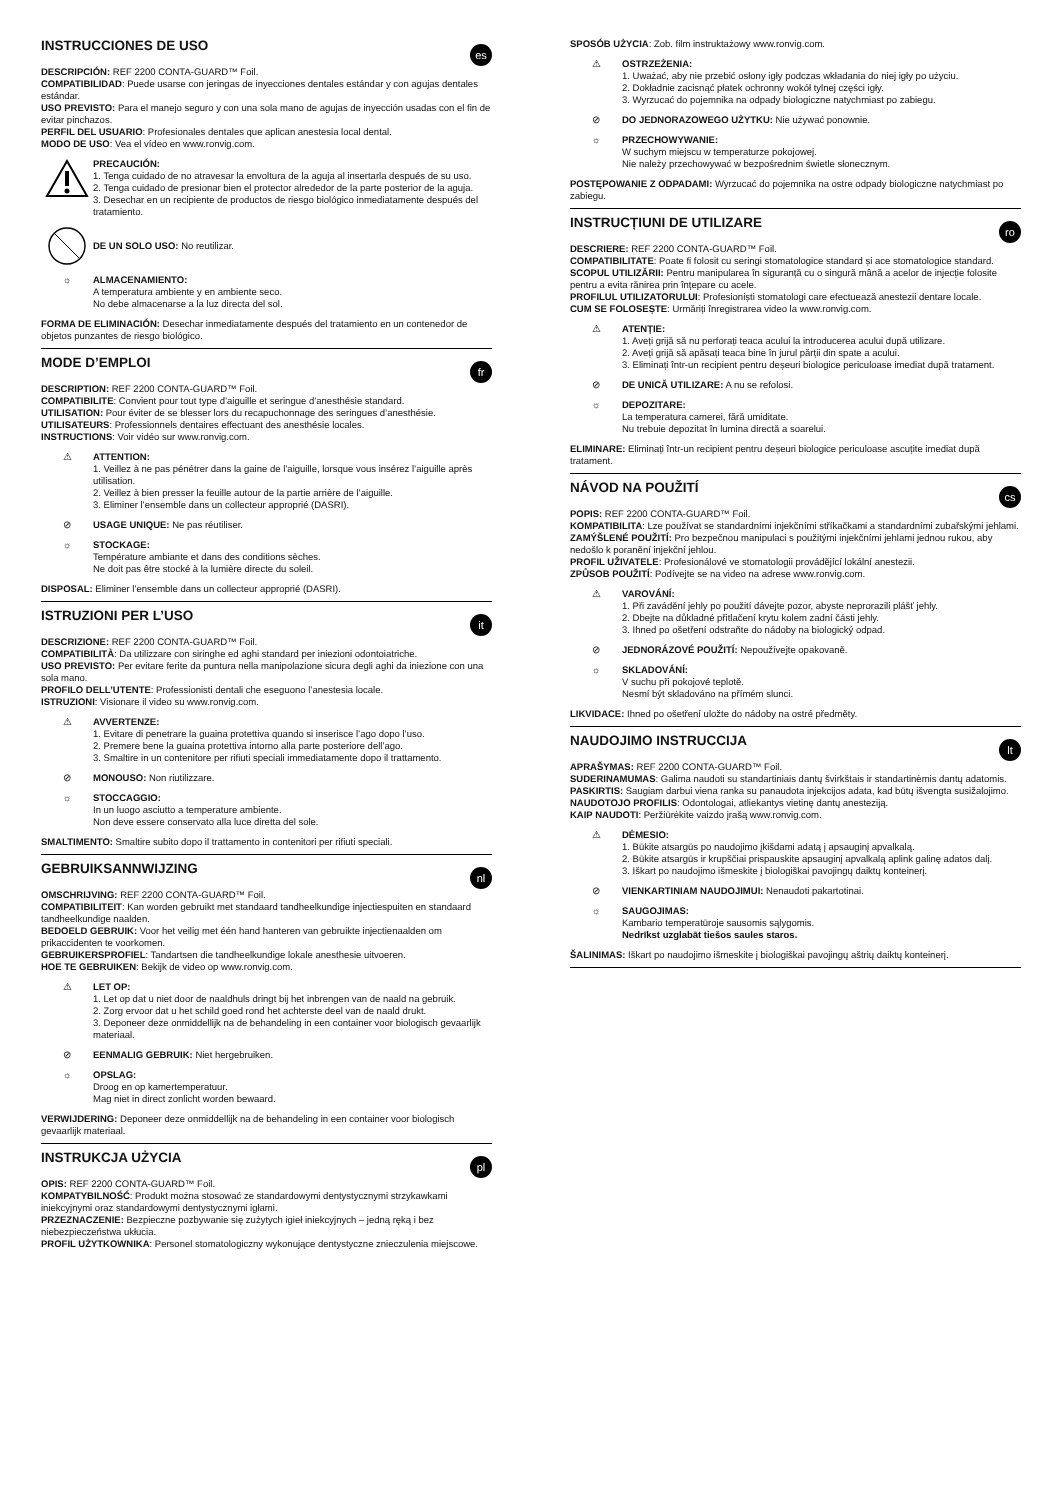INSTRUCCIONES DE USO
es
DESCRIPCIÓN: REF 2200 CONTA-GUARD™ Foil.
COMPATIBILIDAD: Puede usarse con jeringas de inyecciones dentales estándar y con agujas dentales estándar.
USO PREVISTO: Para el manejo seguro y con una sola mano de agujas de inyección usadas con el fin de evitar pinchazos.
PERFIL DEL USUARIO: Profesionales dentales que aplican anestesia local dental.
MODO DE USO: Vea el vídeo en www.ronvig.com.
PRECAUCIÓN:
1. Tenga cuidado de no atravesar la envoltura de la aguja al insertarla después de su uso.
2. Tenga cuidado de presionar bien el protector alrededor de la parte posterior de la aguja.
3. Desechar en un recipiente de productos de riesgo biológico inmediatamente después del tratamiento.
DE UN SOLO USO: No reutilizar.
☼ ALMACENAMIENTO:
A temperatura ambiente y en ambiente seco.
No debe almacenarse a la luz directa del sol.
FORMA DE ELIMINACIÓN: Desechar inmediatamente después del tratamiento en un contenedor de objetos punzantes de riesgo biológico.
MODE D’EMPLOI
fr
DESCRIPTION: REF 2200 CONTA-GUARD™ Foil.
COMPATIBILITE: Convient pour tout type d’aiguille et seringue d’anesthésie standard.
UTILISATION: Pour éviter de se blesser lors du recapuchonnage des seringues d’anesthésie.
UTILISATEURS: Professionnels dentaires effectuant des anesthésie locales.
INSTRUCTIONS: Voir vidéo sur www.ronvig.com.
⚠ ATTENTION:
1. Veillez à ne pas pénétrer dans la gaine de l’aiguille, lorsque vous insérez l’aiguille après utilisation.
2. Veillez à bien presser la feuille autour de la partie arrière de l’aiguille.
3. Eliminer l’ensemble dans un collecteur approprié (DASRI).
⊘ USAGE UNIQUE: Ne pas réutiliser.
☼ STOCKAGE:
Température ambiante et dans des conditions sèches.
Ne doit pas être stocké à la lumière directe du soleil.
DISPOSAL: Eliminer l’ensemble dans un collecteur approprié (DASRI).
ISTRUZIONI PER L’USO
it
DESCRIZIONE: REF 2200 CONTA-GUARD™ Foil.
COMPATIBILITÀ: Da utilizzare con siringhe ed aghi standard per iniezioni odontoiatriche.
USO PREVISTO: Per evitare ferite da puntura nella manipolazione sicura degli aghi da iniezione con una sola mano.
PROFILO DELL’UTENTE: Professionisti dentali che eseguono l’anestesia locale.
ISTRUZIONI: Visionare il video su www.ronvig.com.
⚠ AVVERTENZE:
1. Evitare di penetrare la guaina protettiva quando si inserisce l’ago dopo l’uso.
2. Premere bene la guaina protettiva intorno alla parte posteriore dell’ago.
3. Smaltire in un contenitore per rifiuti speciali immediatamente dopo il trattamento.
⊘ MONOUSO: Non riutilizzare.
☼ STOCCAGGIO:
In un luogo asciutto a temperature ambiente.
Non deve essere conservato alla luce diretta del sole.
SMALTIMENTO: Smaltire subito dopo il trattamento in contenitori per rifiuti speciali.
GEBRUIKSANNWIJZING
nl
OMSCHRIJVING: REF 2200 CONTA-GUARD™ Foil.
COMPATIBILITEIT: Kan worden gebruikt met standaard tandheelkundige injectiespuiten en standaard tandheelkundige naalden.
BEDOELD GEBRUIK: Voor het veilig met één hand hanteren van gebruikte injectienaalden om prikaccidenten te voorkomen.
GEBRUIKERSPROFIEL: Tandartsen die tandheelkundige lokale anesthesie uitvoeren.
HOE TE GEBRUIKEN: Bekijk de video op www.ronvig.com.
⚠ LET OP:
1. Let op dat u niet door de naaldhuls dringt bij het inbrengen van de naald na gebruik.
2. Zorg ervoor dat u het schild goed rond het achterste deel van de naald drukt.
3. Deponeer deze onmiddellijk na de behandeling in een container voor biologisch gevaarlijk materiaal.
⊘ EENMALIG GEBRUIK: Niet hergebruiken.
☼ OPSLAG:
Droog en op kamertemperatuur.
Mag niet in direct zonlicht worden bewaard.
VERWIJDERING: Deponeer deze onmiddellijk na de behandeling in een container voor biologisch gevaarlijk materiaal.
INSTRUKCJA UŻYCIA
pl
OPIS: REF 2200 CONTA-GUARD™ Foil.
KOMPATYBILNOŚĆ: Produkt można stosować ze standardowymi dentystycznymi strzykawkami iniekcyjnymi oraz standardowymi dentystycznymi igłami.
PRZEZNACZENIE: Bezpieczne pozbywanie się zużytych igieł iniekcyjnych – jedną ręką i bez niebezpieczeństwa ukłucia.
PROFIL UŻYTKOWNIKA: Personel stomatologiczny wykonujące dentystyczne znieczulenia miejscowe.
SPOSÓB UŻYCIA: Zob. film instruktażowy www.ronvig.com.
⚠ OSTRZEŻENIA:
1. Uważać, aby nie przebić osłony igły podczas wkładania do niej igły po użyciu.
2. Dokładnie zacisnąć płatek ochronny wokół tylnej części igły.
3. Wyrzucać do pojemnika na odpady biologiczne natychmiast po zabiegu.
⊘ DO JEDNORAZOWEGO UŻYTKU: Nie używać ponownie.
☼ PRZECHOWYWANIE:
W suchym miejscu w temperaturze pokojowej.
Nie należy przechowywać w bezpośrednim świetle słonecznym.
POSTĘPOWANIE Z ODPADAMI: Wyrzucać do pojemnika na ostre odpady biologiczne natychmiast po zabiegu.
INSTRUCȚIUNI DE UTILIZARE
ro
DESCRIERE: REF 2200 CONTA-GUARD™ Foil.
COMPATIBILITATE: Poate fi folosit cu seringi stomatologice standard și ace stomatologice standard.
SCOPUL UTILIZĂRII: Pentru manipularea în siguranță cu o singură mână a acelor de injecție folosite pentru a evita rănirea prin înțepare cu acele.
PROFILUL UTILIZATORULUI: Profesioniști stomatologi care efectuează anestezii dentare locale.
CUM SE FOLOSEȘTE: Urmăriți înregistrarea video la www.ronvig.com.
⚠ ATENȚIE:
1. Aveți grijă să nu perforați teaca acului la introducerea acului după utilizare.
2. Aveți grijă să apăsați teaca bine în jurul părții din spate a acului.
3. Eliminați într-un recipient pentru deșeuri biologice periculoase imediat după tratament.
⊘ DE UNICĂ UTILIZARE: A nu se refolosi.
☼ DEPOZITARE:
La temperatura camerei, fără umiditate.
Nu trebuie depozitat în lumina directă a soarelui.
ELIMINARE: Eliminați într-un recipient pentru deșeuri biologice periculoase ascuțite imediat după tratament.
NÁVOD NA POUŽITÍ
cs
POPIS: REF 2200 CONTA-GUARD™ Foil.
KOMPATIBILITA: Lze používat se standardními injekčními stříkačkami a standardními zubařskými jehlami.
ZAMÝŠLENÉ POUŽITÍ: Pro bezpečnou manipulaci s použitými injekčními jehlami jednou rukou, aby nedošlo k poranění injekční jehlou.
PROFIL UŽIVATELE: Profesionálové ve stomatologii provádějící lokální anestezii.
ZPŮSOB POUŽITÍ: Podívejte se na video na adrese www.ronvig.com.
⚠ VAROVÁNÍ:
1. Při zavádění jehly po použití dávejte pozor, abyste neprorazili plášť jehly.
2. Dbejte na důkladné přitlačení krytu kolem zadní části jehly.
3. Ihned po ošetření odstraňte do nádoby na biologický odpad.
⊘ JEDNORÁZOVÉ POUŽITÍ: Nepoužívejte opakovaně.
☼ SKLADOVÁNÍ:
V suchu při pokojové teplotě.
Nesmí být skladováno na přímém slunci.
LIKVIDACE: Ihned po ošetření uložte do nádoby na ostré předměty.
NAUDOJIMO INSTRUCCIJA
lt
APRAŠYMAS: REF 2200 CONTA-GUARD™ Foil.
SUDERINAMUMAS: Galima naudoti su standartiniais dantų švirkštais ir standartinėmis dantų adatomis.
PASKIRTIS: Saugiam darbui viena ranka su panaudota injekcijos adata, kad būtų išvengta susižalojimo.
NAUDOTOJO PROFILIS: Odontologai, atliekantys vietinę dantų anesteziją.
KAIP NAUDOTI: Peržiūrėkite vaizdo įrašą www.ronvig.com.
⚠ DĖMESIO:
1. Būkite atsargūs po naudojimo įkišdami adatą į apsauginį apvalkalą.
2. Būkite atsargūs ir krupščiai prispauskite apsauginį apvalkalą aplink galinę adatos dalį.
3. Iškart po naudojimo išmeskite į biologiškai pavojingų daiktų konteinerį.
⊘ VIENKARTINIAM NAUDOJIMUI: Nenaudoti pakartotinai.
☼ SAUGOJIMAS:
Kambario temperatūroje sausomis sąlygomis.
Nedrīkst uzglabāt tiešos saules staros.
ŠALINIMAS: Iškart po naudojimo išmeskite į biologiškai pavojingų aštrių daiktų konteinerį.